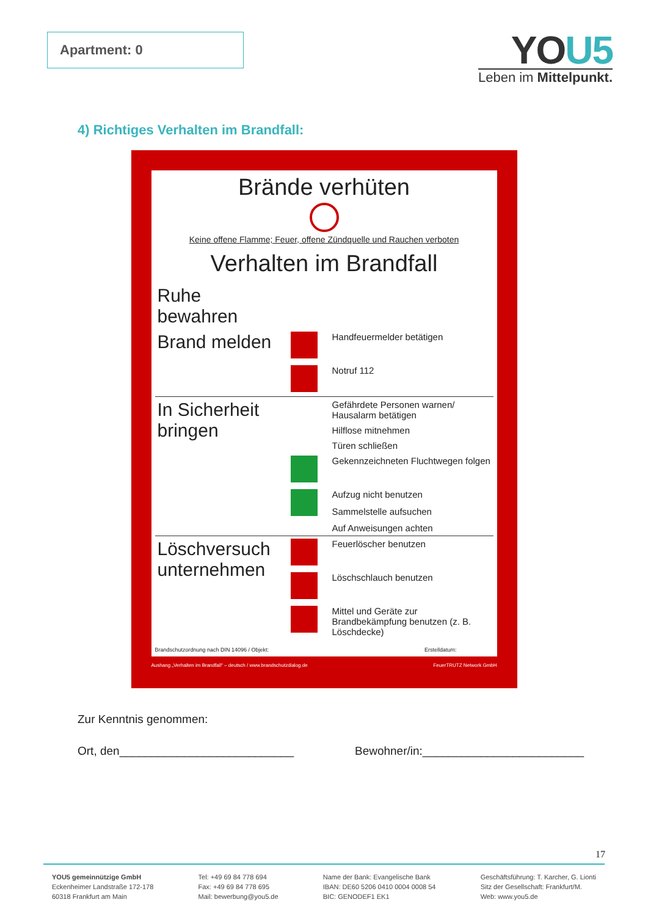Apartment: 0
YOU5
Leben im Mittelpunkt.
4) Richtiges Verhalten im Brandfall:
Brände verhüten
Keine offene Flamme; Feuer, offene Zündquelle und Rauchen verboten
Verhalten im Brandfall
| Ruhe bewahren | | |
| Brand melden | | Handfeuermelder betätigen |
| | | Notruf 112 |
| In Sicherheit bringen | | Gefährdete Personen warnen/ Hausalarm betätigen |
| | | Hilflose mitnehmen |
| | | Türen schließen |
| | | Gekennzeichneten Fluchtwegen folgen |
| | | Aufzug nicht benutzen |
| | | Sammelstelle aufsuchen |
| | | Auf Anweisungen achten |
| Löschversuch unternehmen | | Feuerlöscher benutzen |
| | | Löschschlauch benutzen |
| | | Mittel und Geräte zur Brandbekämpfung benutzen (z. B. Löschdecke) |
Brandschutzordnung nach DIN 14096 / Objekt: Erstelldatum:
Aushang „Verhalten im Brandfall“ – deutsch / www.brandschutzdialog.de FeuerTRUTZ Network GmbH
Zur Kenntnis genommen:
Ort, den___________________________ Bewohner/in:_________________________
17
YOU5 gemeinnützige GmbH
Eckenheimer Landstraße 172-178
60318 Frankfurt am Main
Tel: +49 69 84 778 694
Fax: +49 69 84 778 695
Mail: bewerbung@you5.de
Name der Bank: Evangelische Bank
IBAN: DE60 5206 0410 0004 0008 54
BIC: GENODEF1 EK1
Geschäftsführung: T. Karcher, G. Lionti
Sitz der Gesellschaft: Frankfurt/M.
Web: www.you5.de